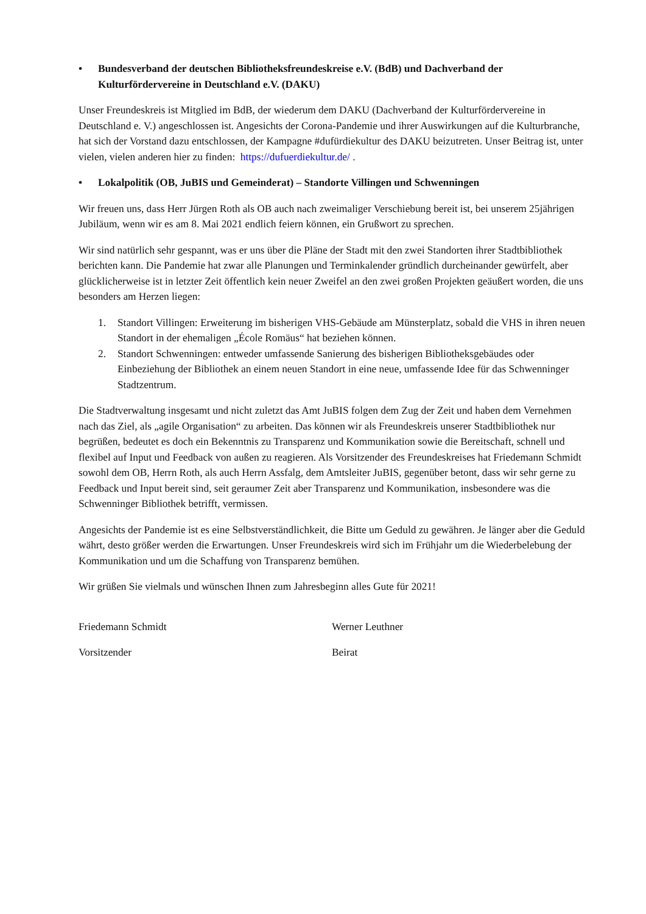• Bundesverband der deutschen Bibliotheksfreundeskreise e.V. (BdB) und Dachverband der Kulturfördervereine in Deutschland e.V. (DAKU)
Unser Freundeskreis ist Mitglied im BdB, der wiederum dem DAKU (Dachverband der Kulturfördervereine in Deutschland e. V.) angeschlossen ist. Angesichts der Corona-Pandemie und ihrer Auswirkungen auf die Kulturbranche, hat sich der Vorstand dazu entschlossen, der Kampagne #dufürdiekultur des DAKU beizutreten. Unser Beitrag ist, unter vielen, vielen anderen hier zu finden: https://dufuerdiekultur.de/ .
• Lokalpolitik (OB, JuBIS und Gemeinderat) – Standorte Villingen und Schwenningen
Wir freuen uns, dass Herr Jürgen Roth als OB auch nach zweimaliger Verschiebung bereit ist, bei unserem 25jährigen Jubiläum, wenn wir es am 8. Mai 2021 endlich feiern können, ein Grußwort zu sprechen.
Wir sind natürlich sehr gespannt, was er uns über die Pläne der Stadt mit den zwei Standorten ihrer Stadtbibliothek berichten kann. Die Pandemie hat zwar alle Planungen und Terminkalender gründlich durcheinander gewürfelt, aber glücklicherweise ist in letzter Zeit öffentlich kein neuer Zweifel an den zwei großen Projekten geäußert worden, die uns besonders am Herzen liegen:
1. Standort Villingen: Erweiterung im bisherigen VHS-Gebäude am Münsterplatz, sobald die VHS in ihren neuen Standort in der ehemaligen „École Romäus“ hat beziehen können.
2. Standort Schwenningen: entweder umfassende Sanierung des bisherigen Bibliotheksgebäudes oder Einbeziehung der Bibliothek an einem neuen Standort in eine neue, umfassende Idee für das Schwenninger Stadtzentrum.
Die Stadtverwaltung insgesamt und nicht zuletzt das Amt JuBIS folgen dem Zug der Zeit und haben dem Vernehmen nach das Ziel, als „agile Organisation“ zu arbeiten. Das können wir als Freundeskreis unserer Stadtbibliothek nur begrüßen, bedeutet es doch ein Bekenntnis zu Transparenz und Kommunikation sowie die Bereitschaft, schnell und flexibel auf Input und Feedback von außen zu reagieren. Als Vorsitzender des Freundeskreises hat Friedemann Schmidt sowohl dem OB, Herrn Roth, als auch Herrn Assfalg, dem Amtsleiter JuBIS, gegenüber betont, dass wir sehr gerne zu Feedback und Input bereit sind, seit geraumer Zeit aber Transparenz und Kommunikation, insbesondere was die Schwenninger Bibliothek betrifft, vermissen.
Angesichts der Pandemie ist es eine Selbstverständlichkeit, die Bitte um Geduld zu gewähren. Je länger aber die Geduld währt, desto größer werden die Erwartungen. Unser Freundeskreis wird sich im Frühjahr um die Wiederbelebung der Kommunikation und um die Schaffung von Transparenz bemühen.
Wir grüßen Sie vielmals und wünschen Ihnen zum Jahresbeginn alles Gute für 2021!
Friedemann Schmidt
Vorsitzender
Werner Leuthner
Beirat